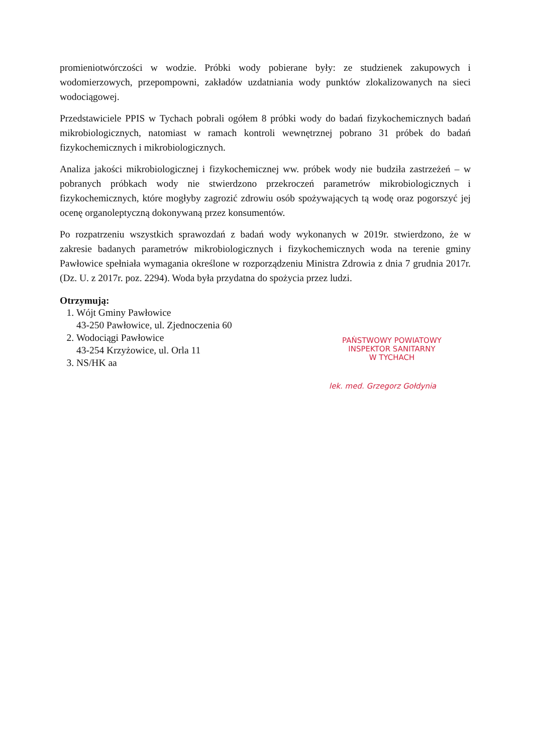promieniotwórczości w wodzie. Próbki wody pobierane były: ze studzienek zakupowych i wodomierzowych, przepompowni, zakładów uzdatniania wody punktów zlokalizowanych na sieci wodociągowej.
Przedstawiciele PPIS w Tychach pobrali ogółem 8 próbki wody do badań fizykochemicznych badań mikrobiologicznych, natomiast w ramach kontroli wewnętrznej pobrano 31 próbek do badań fizykochemicznych i mikrobiologicznych.
Analiza jakości mikrobiologicznej i fizykochemicznej ww. próbek wody nie budziła zastrzeżeń – w pobranych próbkach wody nie stwierdzono przekroczeń parametrów mikrobiologicznych i fizykochemicznych, które mogłyby zagrozić zdrowiu osób spożywających tą wodę oraz pogorszyć jej ocenę organoleptyczną dokonywaną przez konsumentów.
Po rozpatrzeniu wszystkich sprawozdań z badań wody wykonanych w 2019r. stwierdzono, że w zakresie badanych parametrów mikrobiologicznych i fizykochemicznych woda na terenie gminy Pawłowice spełniała wymagania określone w rozporządzeniu Ministra Zdrowia z dnia 7 grudnia 2017r. (Dz. U. z 2017r. poz. 2294). Woda była przydatna do spożycia przez ludzi.
Otrzymują:
1. Wójt Gminy Pawłowice
43-250 Pawłowice, ul. Zjednoczenia 60
2. Wodociągi Pawłowice
43-254 Krzyżowice, ul. Orla 11
3. NS/HK aa
PAŃSTWOWY POWIATOWY
INSPEKTOR SANITARNY
W TYCHACH
lek. med. Grzegorz Gołdynia